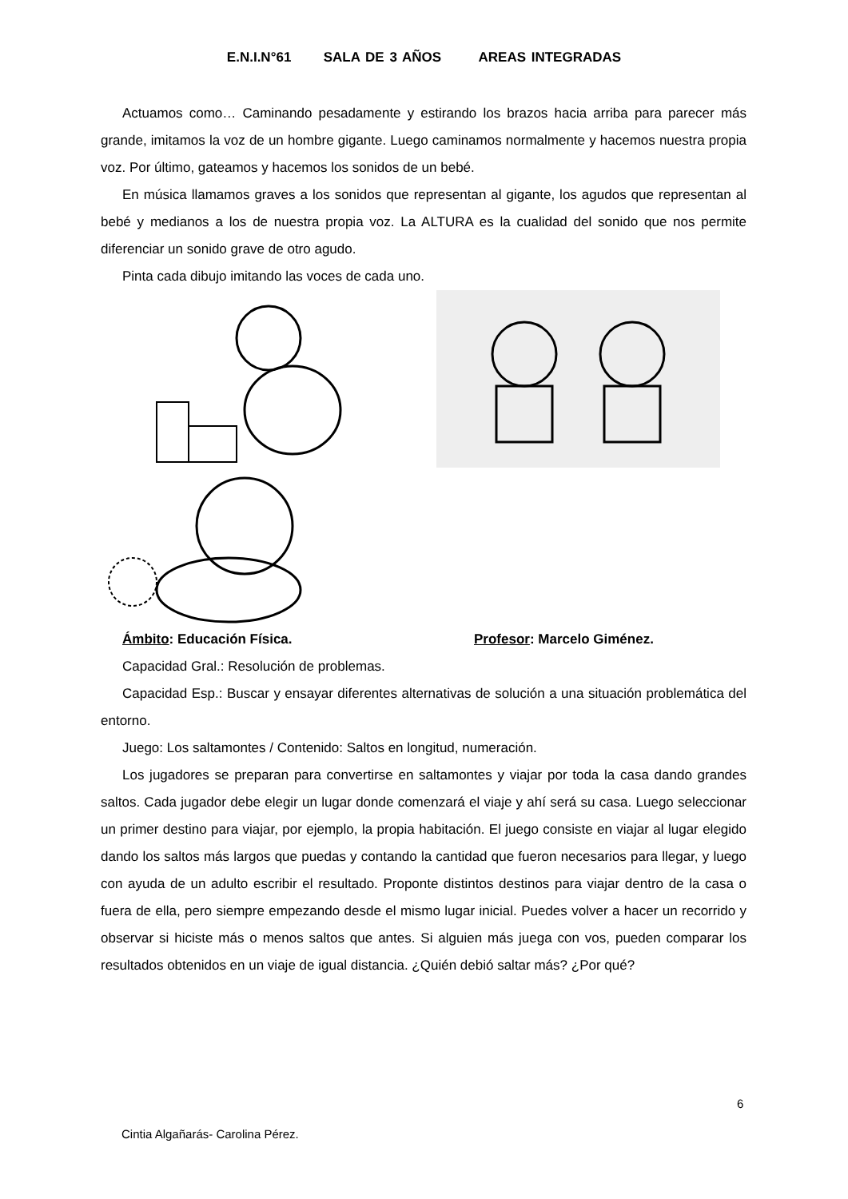E.N.I.N°61 SALA DE 3 AÑOS AREAS INTEGRADAS
Actuamos como… Caminando pesadamente y estirando los brazos hacia arriba para parecer más grande, imitamos la voz de un hombre gigante. Luego caminamos normalmente y hacemos nuestra propia voz. Por último, gateamos y hacemos los sonidos de un bebé.
En música llamamos graves a los sonidos que representan al gigante, los agudos que representan al bebé y medianos a los de nuestra propia voz. La ALTURA es la cualidad del sonido que nos permite diferenciar un sonido grave de otro agudo.
Pinta cada dibujo imitando las voces de cada uno.
Ámbito: Educación Física. Profesor: Marcelo Giménez.
Capacidad Gral.: Resolución de problemas.
Capacidad Esp.: Buscar y ensayar diferentes alternativas de solución a una situación problemática del entorno.
Juego: Los saltamontes / Contenido: Saltos en longitud, numeración.
Los jugadores se preparan para convertirse en saltamontes y viajar por toda la casa dando grandes saltos. Cada jugador debe elegir un lugar donde comenzará el viaje y ahí será su casa. Luego seleccionar un primer destino para viajar, por ejemplo, la propia habitación. El juego consiste en viajar al lugar elegido dando los saltos más largos que puedas y contando la cantidad que fueron necesarios para llegar, y luego con ayuda de un adulto escribir el resultado. Proponte distintos destinos para viajar dentro de la casa o fuera de ella, pero siempre empezando desde el mismo lugar inicial. Puedes volver a hacer un recorrido y observar si hiciste más o menos saltos que antes. Si alguien más juega con vos, pueden comparar los resultados obtenidos en un viaje de igual distancia. ¿Quién debió saltar más? ¿Por qué?
6
Cintia Algañarás- Carolina Pérez.